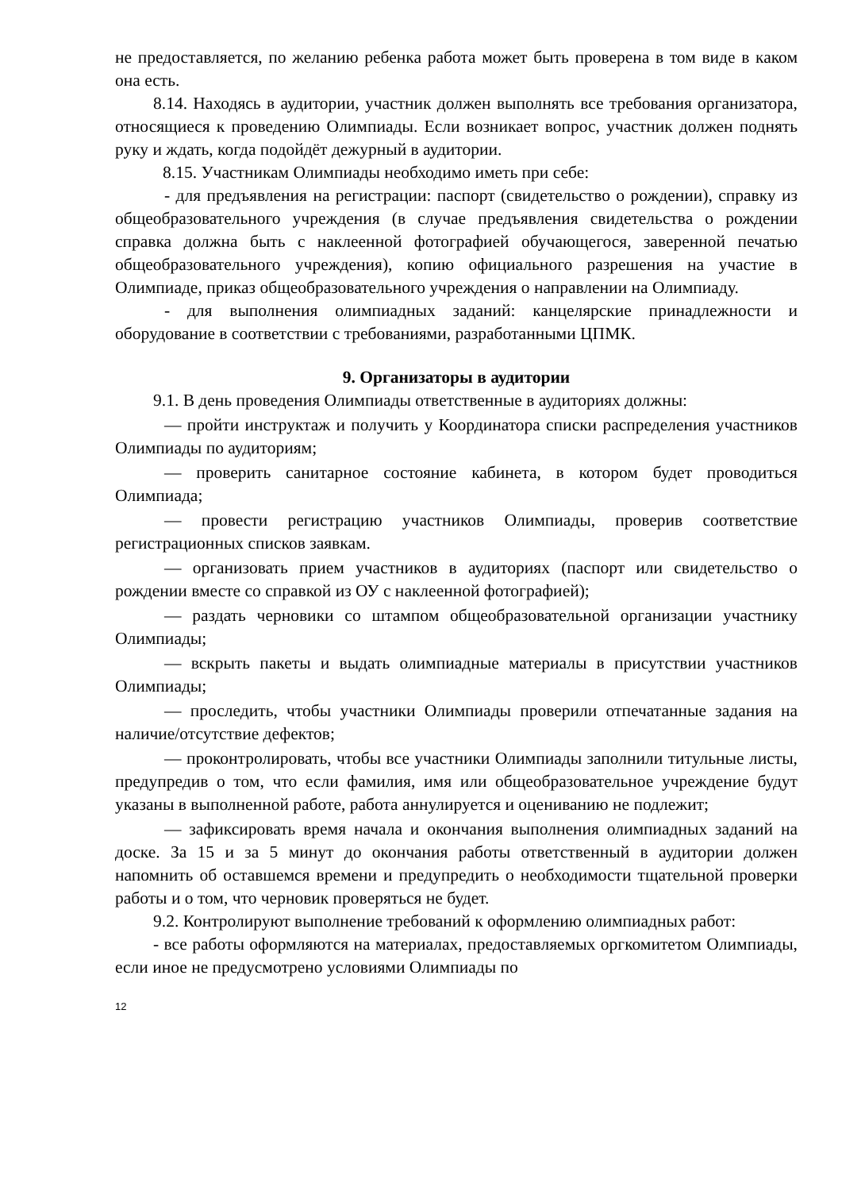не предоставляется, по желанию ребенка работа может быть проверена в том виде в каком она есть.
8.14. Находясь в аудитории, участник должен выполнять все требования организатора, относящиеся к проведению Олимпиады. Если возникает вопрос, участник должен поднять руку и ждать, когда подойдёт дежурный в аудитории.
8.15. Участникам Олимпиады необходимо иметь при себе:
- для предъявления на регистрации: паспорт (свидетельство о рождении), справку из общеобразовательного учреждения (в случае предъявления свидетельства о рождении справка должна быть с наклеенной фотографией обучающегося, заверенной печатью общеобразовательного учреждения), копию официального разрешения на участие в Олимпиаде, приказ общеобразовательного учреждения о направлении на Олимпиаду.
- для выполнения олимпиадных заданий: канцелярские принадлежности и оборудование в соответствии с требованиями, разработанными ЦПМК.
9. Организаторы в аудитории
9.1. В день проведения Олимпиады ответственные в аудиториях должны:
— пройти инструктаж и получить у Координатора списки распределения участников Олимпиады по аудиториям;
— проверить санитарное состояние кабинета, в котором будет проводиться Олимпиада;
— провести регистрацию участников Олимпиады, проверив соответствие регистрационных списков заявкам.
— организовать прием участников в аудиториях (паспорт или свидетельство о рождении вместе со справкой из ОУ с наклеенной фотографией);
— раздать черновики со штампом общеобразовательной организации участнику Олимпиады;
— вскрыть пакеты и выдать олимпиадные материалы в присутствии участников Олимпиады;
— проследить, чтобы участники Олимпиады проверили отпечатанные задания на наличие/отсутствие дефектов;
— проконтролировать, чтобы все участники Олимпиады заполнили титульные листы, предупредив о том, что если фамилия, имя или общеобразовательное учреждение будут указаны в выполненной работе, работа аннулируется и оцениванию не подлежит;
— зафиксировать время начала и окончания выполнения олимпиадных заданий на доске. За 15 и за 5 минут до окончания работы ответственный в аудитории должен напомнить об оставшемся времени и предупредить о необходимости тщательной проверки работы и о том, что черновик проверяться не будет.
9.2. Контролируют выполнение требований к оформлению олимпиадных работ:
- все работы оформляются на материалах, предоставляемых оргкомитетом Олимпиады, если иное не предусмотрено условиями Олимпиады по
12